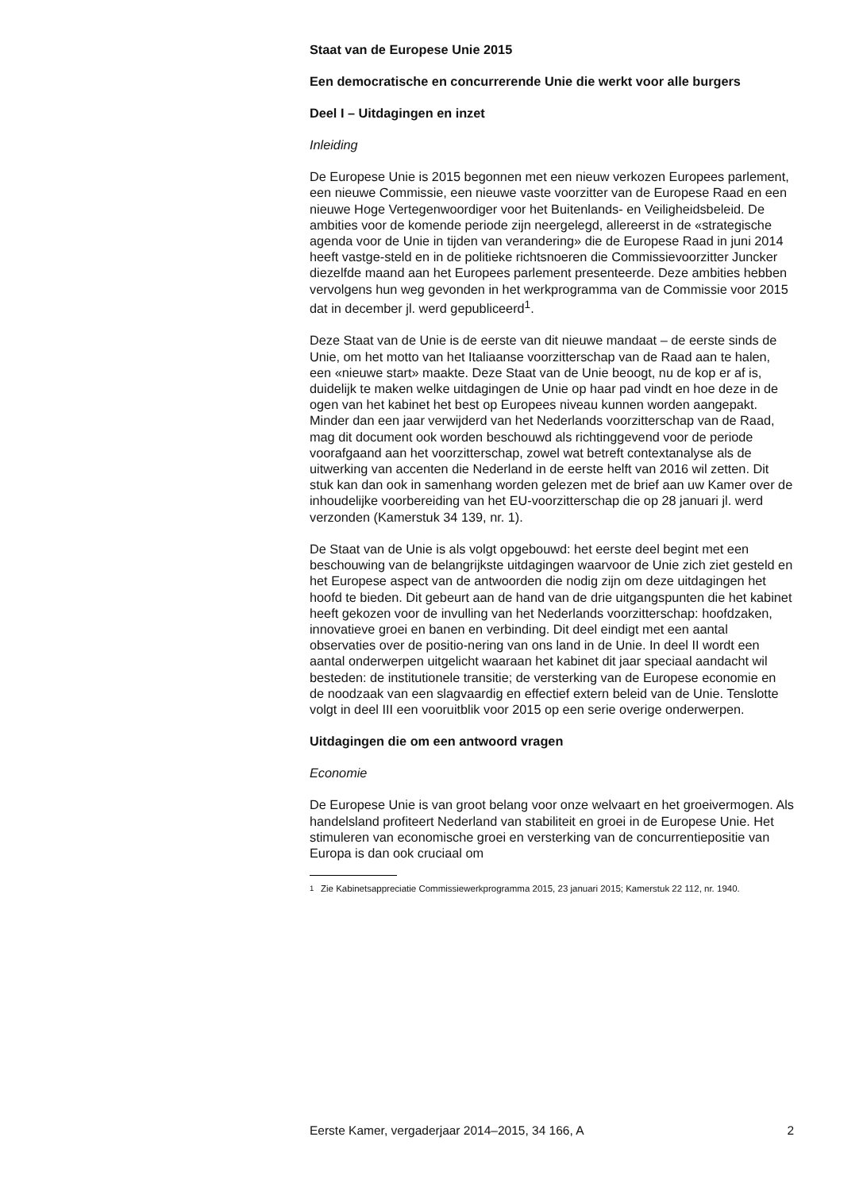Staat van de Europese Unie 2015
Een democratische en concurrerende Unie die werkt voor alle burgers
Deel I – Uitdagingen en inzet
Inleiding
De Europese Unie is 2015 begonnen met een nieuw verkozen Europees parlement, een nieuwe Commissie, een nieuwe vaste voorzitter van de Europese Raad en een nieuwe Hoge Vertegenwoordiger voor het Buitenlands- en Veiligheidsbeleid. De ambities voor de komende periode zijn neergelegd, allereerst in de «strategische agenda voor de Unie in tijden van verandering» die de Europese Raad in juni 2014 heeft vastge-steld en in de politieke richtsnoeren die Commissievoorzitter Juncker diezelfde maand aan het Europees parlement presenteerde. Deze ambities hebben vervolgens hun weg gevonden in het werkprogramma van de Commissie voor 2015 dat in december jl. werd gepubliceerd<sup>1</sup>.
Deze Staat van de Unie is de eerste van dit nieuwe mandaat – de eerste sinds de Unie, om het motto van het Italiaanse voorzitterschap van de Raad aan te halen, een «nieuwe start» maakte. Deze Staat van de Unie beoogt, nu de kop er af is, duidelijk te maken welke uitdagingen de Unie op haar pad vindt en hoe deze in de ogen van het kabinet het best op Europees niveau kunnen worden aangepakt. Minder dan een jaar verwijderd van het Nederlands voorzitterschap van de Raad, mag dit document ook worden beschouwd als richtinggevend voor de periode voorafgaand aan het voorzitterschap, zowel wat betreft contextanalyse als de uitwerking van accenten die Nederland in de eerste helft van 2016 wil zetten. Dit stuk kan dan ook in samenhang worden gelezen met de brief aan uw Kamer over de inhoudelijke voorbereiding van het EU-voorzitterschap die op 28 januari jl. werd verzonden (Kamerstuk 34 139, nr. 1).
De Staat van de Unie is als volgt opgebouwd: het eerste deel begint met een beschouwing van de belangrijkste uitdagingen waarvoor de Unie zich ziet gesteld en het Europese aspect van de antwoorden die nodig zijn om deze uitdagingen het hoofd te bieden. Dit gebeurt aan de hand van de drie uitgangspunten die het kabinet heeft gekozen voor de invulling van het Nederlands voorzitterschap: hoofdzaken, innovatieve groei en banen en verbinding. Dit deel eindigt met een aantal observaties over de positio-nering van ons land in de Unie. In deel II wordt een aantal onderwerpen uitgelicht waaraan het kabinet dit jaar speciaal aandacht wil besteden: de institutionele transitie; de versterking van de Europese economie en de noodzaak van een slagvaardig en effectief extern beleid van de Unie. Tenslotte volgt in deel III een vooruitblik voor 2015 op een serie overige onderwerpen.
Uitdagingen die om een antwoord vragen
Economie
De Europese Unie is van groot belang voor onze welvaart en het groeivermogen. Als handelsland profiteert Nederland van stabiliteit en groei in de Europese Unie. Het stimuleren van economische groei en versterking van de concurrentiepositie van Europa is dan ook cruciaal om
<sup>1</sup> Zie Kabinetsappreciatie Commissiewerkprogramma 2015, 23 januari 2015; Kamerstuk 22 112, nr. 1940.
Eerste Kamer, vergaderjaar 2014–2015, 34 166, A 2